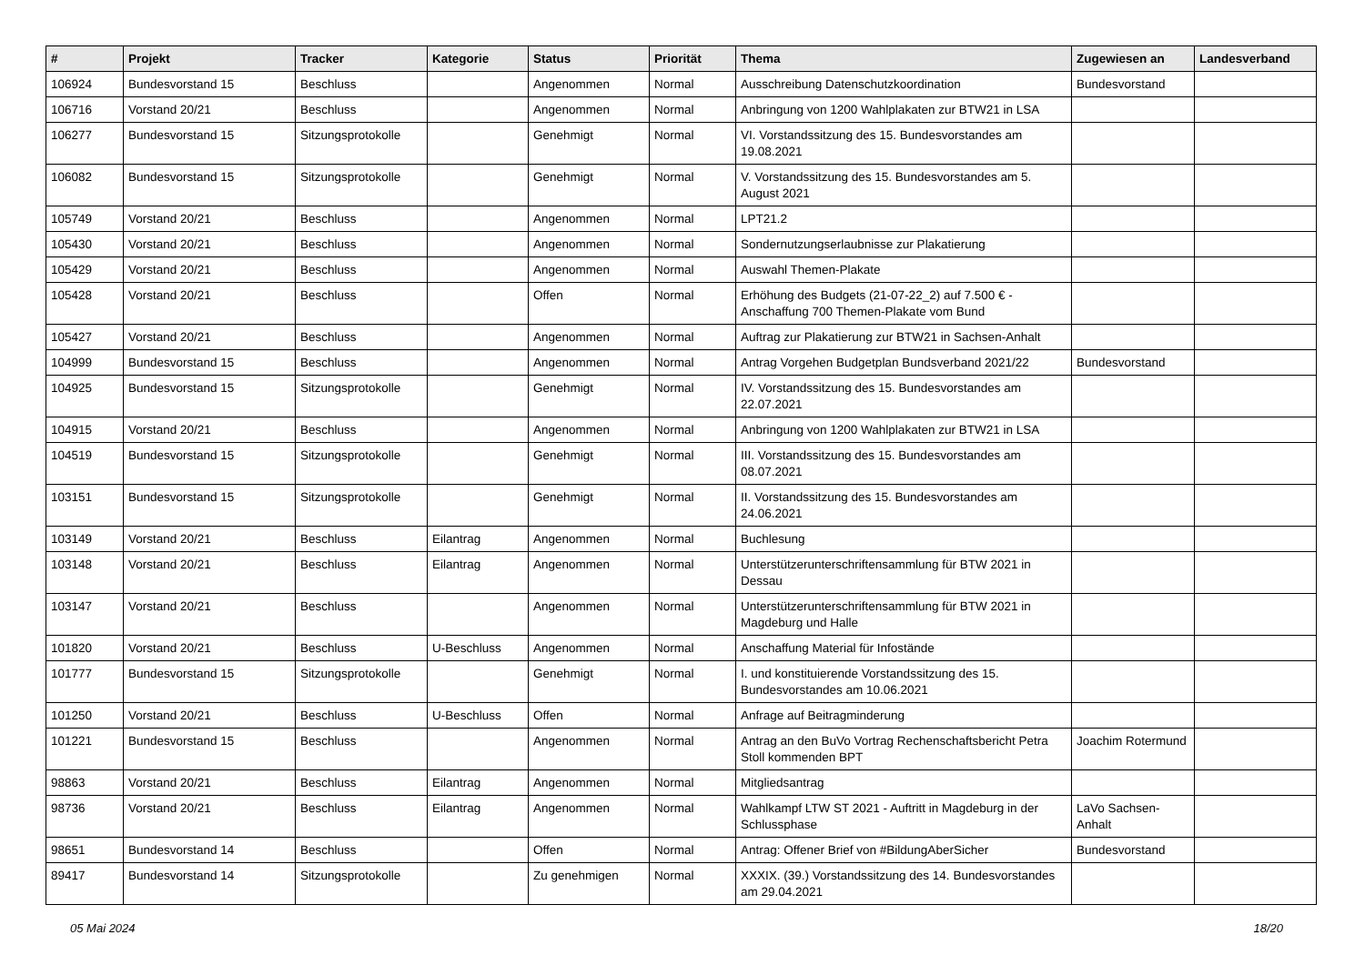| # | Projekt | Tracker | Kategorie | Status | Priorität | Thema | Zugewiesen an | Landesverband |
| --- | --- | --- | --- | --- | --- | --- | --- | --- |
| 106924 | Bundesvorstand 15 | Beschluss | | Angenommen | Normal | Ausschreibung Datenschutzkoordination | Bundesvorstand | |
| 106716 | Vorstand 20/21 | Beschluss | | Angenommen | Normal | Anbringung von 1200 Wahlplakaten zur BTW21 in LSA | | |
| 106277 | Bundesvorstand 15 | Sitzungsprotokolle | | Genehmigt | Normal | VI. Vorstandssitzung des 15. Bundesvorstandes am 19.08.2021 | | |
| 106082 | Bundesvorstand 15 | Sitzungsprotokolle | | Genehmigt | Normal | V. Vorstandssitzung des 15. Bundesvorstandes am 5. August 2021 | | |
| 105749 | Vorstand 20/21 | Beschluss | | Angenommen | Normal | LPT21.2 | | |
| 105430 | Vorstand 20/21 | Beschluss | | Angenommen | Normal | Sondernutzungserlaubnisse zur Plakatierung | | |
| 105429 | Vorstand 20/21 | Beschluss | | Angenommen | Normal | Auswahl Themen-Plakate | | |
| 105428 | Vorstand 20/21 | Beschluss | | Offen | Normal | Erhöhung des Budgets (21-07-22_2) auf 7.500 € - Anschaffung 700 Themen-Plakate vom Bund | | |
| 105427 | Vorstand 20/21 | Beschluss | | Angenommen | Normal | Auftrag zur Plakatierung zur BTW21 in Sachsen-Anhalt | | |
| 104999 | Bundesvorstand 15 | Beschluss | | Angenommen | Normal | Antrag Vorgehen Budgetplan Bundsverband 2021/22 | Bundesvorstand | |
| 104925 | Bundesvorstand 15 | Sitzungsprotokolle | | Genehmigt | Normal | IV. Vorstandssitzung des 15. Bundesvorstandes am 22.07.2021 | | |
| 104915 | Vorstand 20/21 | Beschluss | | Angenommen | Normal | Anbringung von 1200 Wahlplakaten zur BTW21 in LSA | | |
| 104519 | Bundesvorstand 15 | Sitzungsprotokolle | | Genehmigt | Normal | III. Vorstandssitzung des 15. Bundesvorstandes am 08.07.2021 | | |
| 103151 | Bundesvorstand 15 | Sitzungsprotokolle | | Genehmigt | Normal | II. Vorstandssitzung des 15. Bundesvorstandes am 24.06.2021 | | |
| 103149 | Vorstand 20/21 | Beschluss | Eilantrag | Angenommen | Normal | Buchlesung | | |
| 103148 | Vorstand 20/21 | Beschluss | Eilantrag | Angenommen | Normal | Unterstützerunterschriftensammlung für BTW 2021 in Dessau | | |
| 103147 | Vorstand 20/21 | Beschluss | | Angenommen | Normal | Unterstützerunterschriftensammlung für BTW 2021 in Magdeburg und Halle | | |
| 101820 | Vorstand 20/21 | Beschluss | U-Beschluss | Angenommen | Normal | Anschaffung Material für Infostände | | |
| 101777 | Bundesvorstand 15 | Sitzungsprotokolle | | Genehmigt | Normal | I. und konstituierende Vorstandssitzung des 15. Bundesvorstandes am 10.06.2021 | | |
| 101250 | Vorstand 20/21 | Beschluss | U-Beschluss | Offen | Normal | Anfrage auf Beitragminderung | | |
| 101221 | Bundesvorstand 15 | Beschluss | | Angenommen | Normal | Antrag an den BuVo Vortrag Rechenschaftsbericht Petra Stoll kommenden BPT | Joachim Rotermund | |
| 98863 | Vorstand 20/21 | Beschluss | Eilantrag | Angenommen | Normal | Mitgliedsantrag | | |
| 98736 | Vorstand 20/21 | Beschluss | Eilantrag | Angenommen | Normal | Wahlkampf LTW ST 2021 - Auftritt in Magdeburg in der Schlussphase | LaVo Sachsen-Anhalt | |
| 98651 | Bundesvorstand 14 | Beschluss | | Offen | Normal | Antrag: Offener Brief von #BildungAberSicher | Bundesvorstand | |
| 89417 | Bundesvorstand 14 | Sitzungsprotokolle | | Zu genehmigen | Normal | XXXIX. (39.) Vorstandssitzung des 14. Bundesvorstandes am 29.04.2021 | | |
05 Mai 2024 18/20